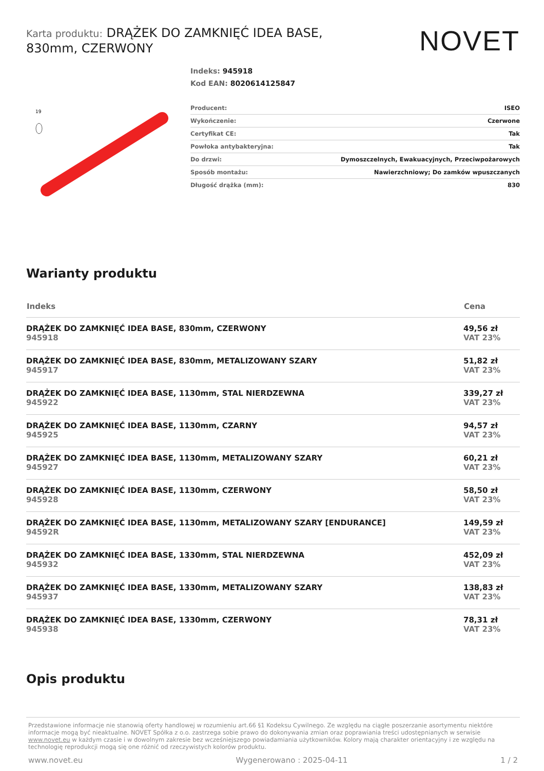Karta produktu: DRĄŻEK DO ZAMKNIĘĆ IDEA BASE, 830mm, CZERWONY
NOVET
19
Indeks: 945918
Kod EAN: 8020614125847
| Producent: | ISEO |
| Wykończenie: | Czerwone |
| Certyfikat CE: | Tak |
| Powłoka antybakteryjna: | Tak |
| Do drzwi: | Dymoszczelnych, Ewakuacyjnych, Przeciwpożarowych |
| Sposób montażu: | Nawierzchniowy; Do zamków wpuszczanych |
| Długość drążka (mm): | 830 |
Warianty produktu
| Indeks | Cena |
| --- | --- |
| DRĄŻEK DO ZAMKNIĘĆ IDEA BASE, 830mm, CZERWONY 945918 | 49,56 zł VAT 23% |
| DRĄŻEK DO ZAMKNIĘĆ IDEA BASE, 830mm, METALIZOWANY SZARY 945917 | 51,82 zł VAT 23% |
| DRĄŻEK DO ZAMKNIĘĆ IDEA BASE, 1130mm, STAL NIERDZEWNA 945922 | 339,27 zł VAT 23% |
| DRĄŻEK DO ZAMKNIĘĆ IDEA BASE, 1130mm, CZARNY 945925 | 94,57 zł VAT 23% |
| DRĄŻEK DO ZAMKNIĘĆ IDEA BASE, 1130mm, METALIZOWANY SZARY 945927 | 60,21 zł VAT 23% |
| DRĄŻEK DO ZAMKNIĘĆ IDEA BASE, 1130mm, CZERWONY 945928 | 58,50 zł VAT 23% |
| DRĄŻEK DO ZAMKNIĘĆ IDEA BASE, 1130mm, METALIZOWANY SZARY [ENDURANCE] 94592R | 149,59 zł VAT 23% |
| DRĄŻEK DO ZAMKNIĘĆ IDEA BASE, 1330mm, STAL NIERDZEWNA 945932 | 452,09 zł VAT 23% |
| DRĄŻEK DO ZAMKNIĘĆ IDEA BASE, 1330mm, METALIZOWANY SZARY 945937 | 138,83 zł VAT 23% |
| DRĄŻEK DO ZAMKNIĘĆ IDEA BASE, 1330mm, CZERWONY 945938 | 78,31 zł VAT 23% |
Opis produktu
Przedstawione informacje nie stanowią oferty handlowej w rozumieniu art.66 §1 Kodeksu Cywilnego. Ze względu na ciągłe poszerzanie asortymentu niektóre informacje mogą być nieaktualne. NOVET Spółka z o.o. zastrzega sobie prawo do dokonywania zmian oraz poprawiania treści udostępnianych w serwisie www.novet.eu w każdym czasie i w dowolnym zakresie bez wcześniejszego powiadamiania użytkowników. Kolory mają charakter orientacyjny i ze względu na technologię reprodukcji mogą się one różnić od rzeczywistych kolorów produktu.
www.novet.eu Wygenerowano : 2025-04-11 1 / 2